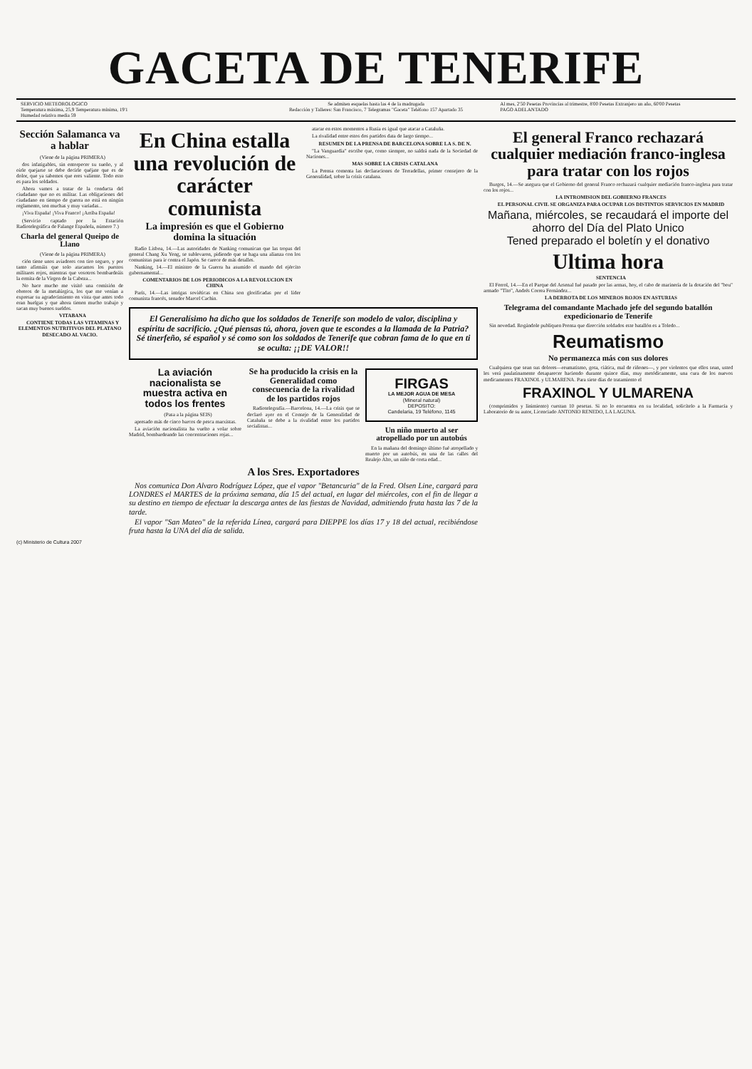GACETA DE TENERIFE
SERVICIO METEOROLOGICO
Temperatura máxima, 25,9 Temperatura mínima, 19'1
Humedad relativa media 59
Se admiten esquelas hasta las 4 de la madrugada
Redacción y Talleres: San Francisco, 7 Telegramas "Gaceta" Teléfono 157 Apartado 35
Al mes, 2'50 Pesetas Provincias al trimestre, 8'00 Pesetas Extranjero un año, 60'00 Pesetas
PAGO ADELANTADO
Sección Salamanca va a hablar
(Viene de la página PRIMERA)
dos infatigables, sin entorpecer su sueño, y al oirle quejarse se debe decirle quéjate que es de dolor, que ya sabemos que eres valiente. Todo esto es para los soldados.
Ahora vamos a tratar de la conducta del ciudadano que no es militar. Las obligaciones del ciudadano en tiempo de guerra no está en ningún reglamento, son muchas y muy variadas...
¡Viva España! ¡Viva Franco! ¡Arriba España!
(Servicio captado por la Estación Radiotelegráfica de Falange Española, número 7.)
Charla del general Queipo de Llano
(Viene de la página PRIMERA)
ción tiene unos aviadores con tiro seguro, y por tanto afirmáis que solo atacamos los puestos militares rojos, mientras que vosotros bombardeáis la ermita de la Virgen de la Cabeza...
No hace mucho me visitó una comisión de obreros de la metalúrgica, los que me venían a expresar su agradecimiento en vista que antes todo eran huelgas y que ahora tienen mucho trabajo y sacan muy buenos sueldos.
VITABANA
CONTIENE TODAS LAS VITAMINAS Y ELEMENTOS NUTRITIVOS DEL PLATANO DESECADO AL VACIO.
En China estalla una revolución de carácter comunista
La impresión es que el Gobierno domina la situación
Radio Lisboa, 14.—Las autoridades de Nanking comunican que las tropas del general Chang Xu Yeng, se sublevaron, pidiendo que se haga una alianza con los comunistas para ir contra el Japón. Se carece de más detalles.
Nanking, 14.—El ministro de la Guerra ha asumido el mando del ejército gubernamental...
COMENTARIOS DE LOS PERIODICOS A LA REVOLUCION EN CHINA
París, 14.—Las intrigas soviéticas en China son glorificadas por el líder comunista francés, senador Marcel Cachin.
atacar en estos momentos a Rusia es igual que atacar a Cataluña.
La rivalidad entre estos dos partidos data de largo tiempo...
RESUMEN DE LA PRENSA DE BARCELONA SOBRE LA S. DE N.
"La Vanguardia" escribe que, como siempre, no saldrá nada de la Sociedad de Naciones...
MAS SOBRE LA CRISIS CATALANA
La Prensa comenta las declaraciones de Terradellas, primer consejero de la Generalidad, sobre la crisis catalana.
El Generalísimo ha dicho que los soldados de Tenerife son modelo de valor, disciplina y espíritu de sacrificio. ¿Qué piensas tú, ahora, joven que te escondes a la llamada de la Patria? Sé tinerfeño, sé español y sé como son los soldados de Tenerife que cobran fama de lo que en ti se oculta: ¡¡DE VALOR!!
La aviación nacionalista se muestra activa en todos los frentes
(Pasa a la página SEIS)
apresado más de cinco barcos de pesca marxistas.
La aviación nacionalista ha vuelto a volar sobre Madrid, bombardeando las concentraciones rojas...
Se ha producido la crisis en la Generalidad como consecuencia de la rivalidad de los partidos rojos
Radiotelegrafía.—Barcelona, 14.—La crisis que se declaró ayer en el Consejo de la Generalidad de Cataluña se debe a la rivalidad entre los partidos socialistas...
FIRGAS
LA MEJOR AGUA DE MESA
(Mineral natural)
DEPOSITO:
Candelaria, 19 Teléfono, 1145
Un niño muerto al ser atropellado por un autobús
En la mañana del domingo último fué atropellado y muerto por un autobús, en una de las calles del Realejo Alto, un niño de corta edad...
A los Sres. Exportadores
Nos comunica Don Alvaro Rodríguez López, que el vapor "Betancuria" de la Fred. Olsen Line, cargará para LONDRES el MARTES de la próxima semana, día 15 del actual, en lugar del miércoles, con el fin de llegar a su destino en tiempo de efectuar la descarga antes de las fiestas de Navidad, admitiendo fruta hasta las 7 de la tarde.
El vapor "San Mateo" de la referida Línea, cargará para DIEPPE los días 17 y 18 del actual, recibiéndose fruta hasta la UNA del día de salida.
El general Franco rechazará cualquier mediación franco-inglesa para tratar con los rojos
Burgos, 14.—Se asegura que el Gobierno del general Franco rechazará cualquier mediación franco-inglesa para tratar con los rojos...
LA INTROMISION DEL GOBIERNO FRANCES
EL PERSONAL CIVIL SE ORGANIZA PARA OCUPAR LOS DISTINTOS SERVICIOS EN MADRID
Mañana, miércoles, se recaudará el importe del ahorro del Día del Plato Unico
Tened preparado el boletín y el donativo
Ultima hora
SENTENCIA
El Ferrol, 14.—En el Parque del Arsenal fué pasado por las armas, hoy, el cabo de marinería de la dotación del "bou" armado "Tito", Andrés Correa Fernández...
LA DERROTA DE LOS MINEROS ROJOS EN ASTURIAS
Telegrama del comandante Machado jefe del segundo batallón expedicionario de Tenerife
Sin novedad. Rogándole publiquen Prensa que dirección soldados este batallón es a Toledo...
Reumatismo
No permanezca más con sus dolores
Cualquiera que sean sus dolores—reumatismo, gota, ciática, mal de riñones—, y por violentos que ellos sean, usted les verá paulatinamente desaparecer haciendo durante quince días, muy metódicamente, una cura de los nuevos medicamentos FRAXINOL y ULMARENA. Para siete días de tratamiento el
FRAXINOL Y ULMARENA
(comprimidos y linimiento) cuestan 10 pesetas. Si no lo encuentra en su localidad, solicítelo a la Farmacia y Laboratorio de su autor, Licenciado ANTONIO RENEDO, LA LAGUNA.
(c) Ministerio de Cultura 2007